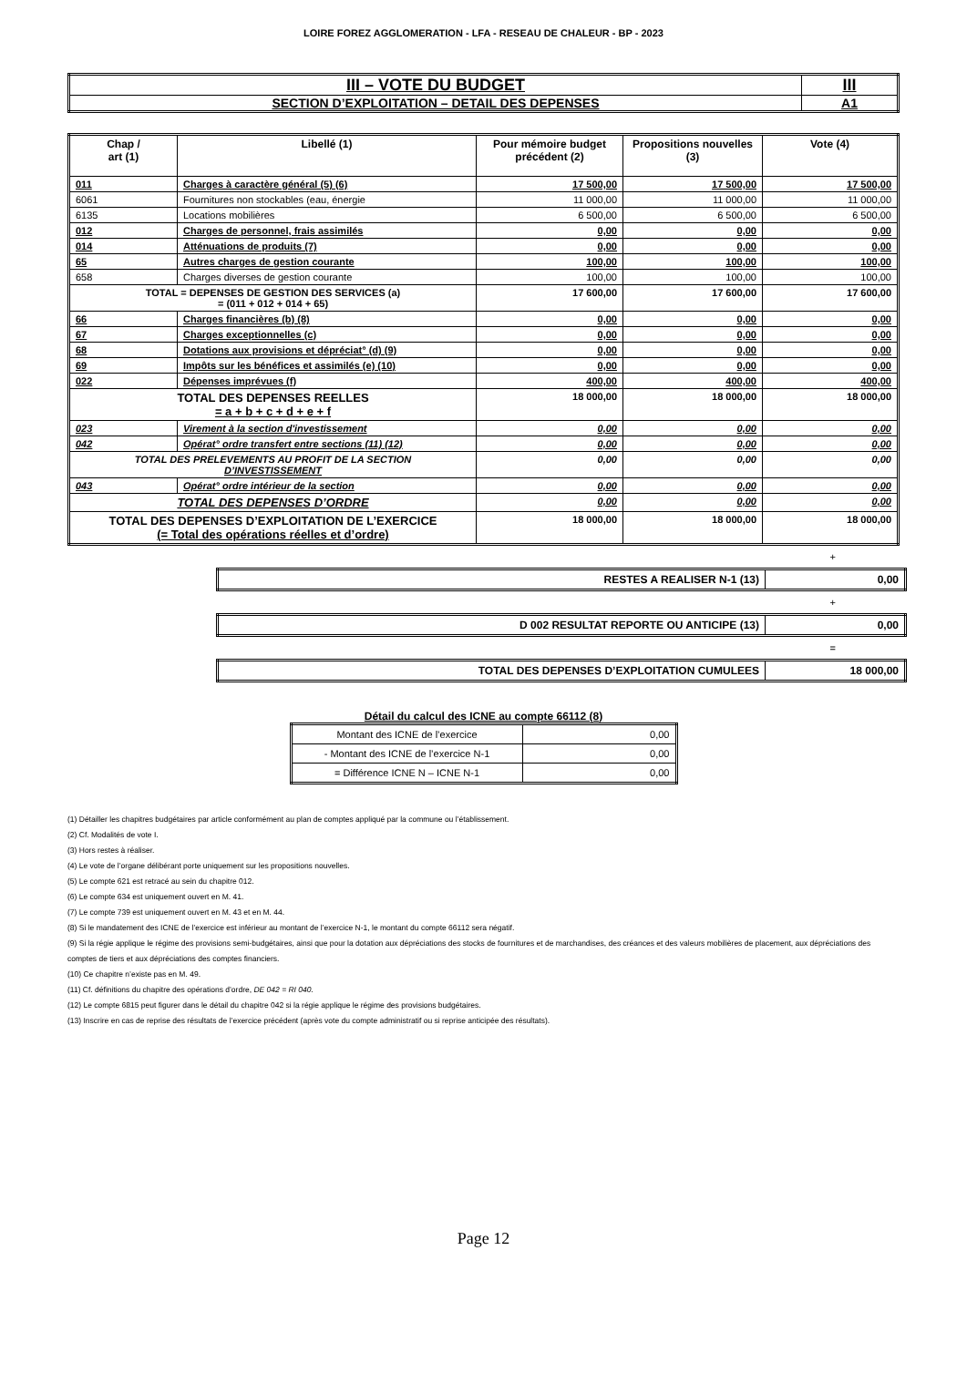LOIRE FOREZ AGGLOMERATION - LFA - RESEAU DE CHALEUR - BP - 2023
| III – VOTE DU BUDGET | III |
| SECTION D’EXPLOITATION – DETAIL DES DEPENSES | A1 |
| Chap / art (1) | Libellé (1) | Pour mémoire budget précédent (2) | Propositions nouvelles (3) | Vote (4) |
| --- | --- | --- | --- | --- |
| 011 | Charges à caractère général (5) (6) | 17 500,00 | 17 500,00 | 17 500,00 |
| 6061 | Fournitures non stockables (eau, énergie | 11 000,00 | 11 000,00 | 11 000,00 |
| 6135 | Locations mobilières | 6 500,00 | 6 500,00 | 6 500,00 |
| 012 | Charges de personnel, frais assimilés | 0,00 | 0,00 | 0,00 |
| 014 | Atténuations de produits (7) | 0,00 | 0,00 | 0,00 |
| 65 | Autres charges de gestion courante | 100,00 | 100,00 | 100,00 |
| 658 | Charges diverses de gestion courante | 100,00 | 100,00 | 100,00 |
| TOTAL = DEPENSES DE GESTION DES SERVICES (a) = (011 + 012 + 014 + 65) | | 17 600,00 | 17 600,00 | 17 600,00 |
| 66 | Charges financières (b) (8) | 0,00 | 0,00 | 0,00 |
| 67 | Charges exceptionnelles (c) | 0,00 | 0,00 | 0,00 |
| 68 | Dotations aux provisions et dépréciat° (d) (9) | 0,00 | 0,00 | 0,00 |
| 69 | Impôts sur les bénéfices et assimilés (e) (10) | 0,00 | 0,00 | 0,00 |
| 022 | Dépenses imprévues (f) | 400,00 | 400,00 | 400,00 |
| TOTAL DES DEPENSES REELLES = a + b + c + d + e + f | | 18 000,00 | 18 000,00 | 18 000,00 |
| 023 | Virement à la section d'investissement | 0,00 | 0,00 | 0,00 |
| 042 | Opérat° ordre transfert entre sections (11) (12) | 0,00 | 0,00 | 0,00 |
| TOTAL DES PRELEVEMENTS AU PROFIT DE LA SECTION D’INVESTISSEMENT | | 0,00 | 0,00 | 0,00 |
| 043 | Opérat° ordre intérieur de la section | 0,00 | 0,00 | 0,00 |
| TOTAL DES DEPENSES D’ORDRE | | 0,00 | 0,00 | 0,00 |
| TOTAL DES DEPENSES D’EXPLOITATION DE L’EXERCICE (= Total des opérations réelles et d’ordre) | | 18 000,00 | 18 000,00 | 18 000,00 |
+
| RESTES A REALISER N-1 (13) | 0,00 |
+
| D 002 RESULTAT REPORTE OU ANTICIPE (13) | 0,00 |
=
| TOTAL DES DEPENSES D’EXPLOITATION CUMULEES | 18 000,00 |
Détail du calcul des ICNE au compte 66112 (8)
| Montant des ICNE de l’exercice | 0,00 |
| - Montant des ICNE de l’exercice N-1 | 0,00 |
| = Différence ICNE N – ICNE N-1 | 0,00 |
(1) Détailler les chapitres budgétaires par article conformément au plan de comptes appliqué par la commune ou l’établissement.
(2) Cf. Modalités de vote I.
(3) Hors restes à réaliser.
(4) Le vote de l’organe délibérant porte uniquement sur les propositions nouvelles.
(5) Le compte 621 est retracé au sein du chapitre 012.
(6) Le compte 634 est uniquement ouvert en M. 41.
(7) Le compte 739 est uniquement ouvert en M. 43 et en M. 44.
(8) Si le mandatement des ICNE de l’exercice est inférieur au montant de l’exercice N-1, le montant du compte 66112 sera négatif.
(9) Si la régie applique le régime des provisions semi-budgétaires, ainsi que pour la dotation aux dépréciations des stocks de fournitures et de marchandises, des créances et des valeurs mobilières de placement, aux dépréciations des comptes de tiers et aux dépréciations des comptes financiers.
(10) Ce chapitre n’existe pas en M. 49.
(11) Cf. définitions du chapitre des opérations d’ordre, DE 042 = RI 040.
(12) Le compte 6815 peut figurer dans le détail du chapitre 042 si la régie applique le régime des provisions budgétaires.
(13) Inscrire en cas de reprise des résultats de l’exercice précédent (après vote du compte administratif ou si reprise anticipée des résultats).
Page 12